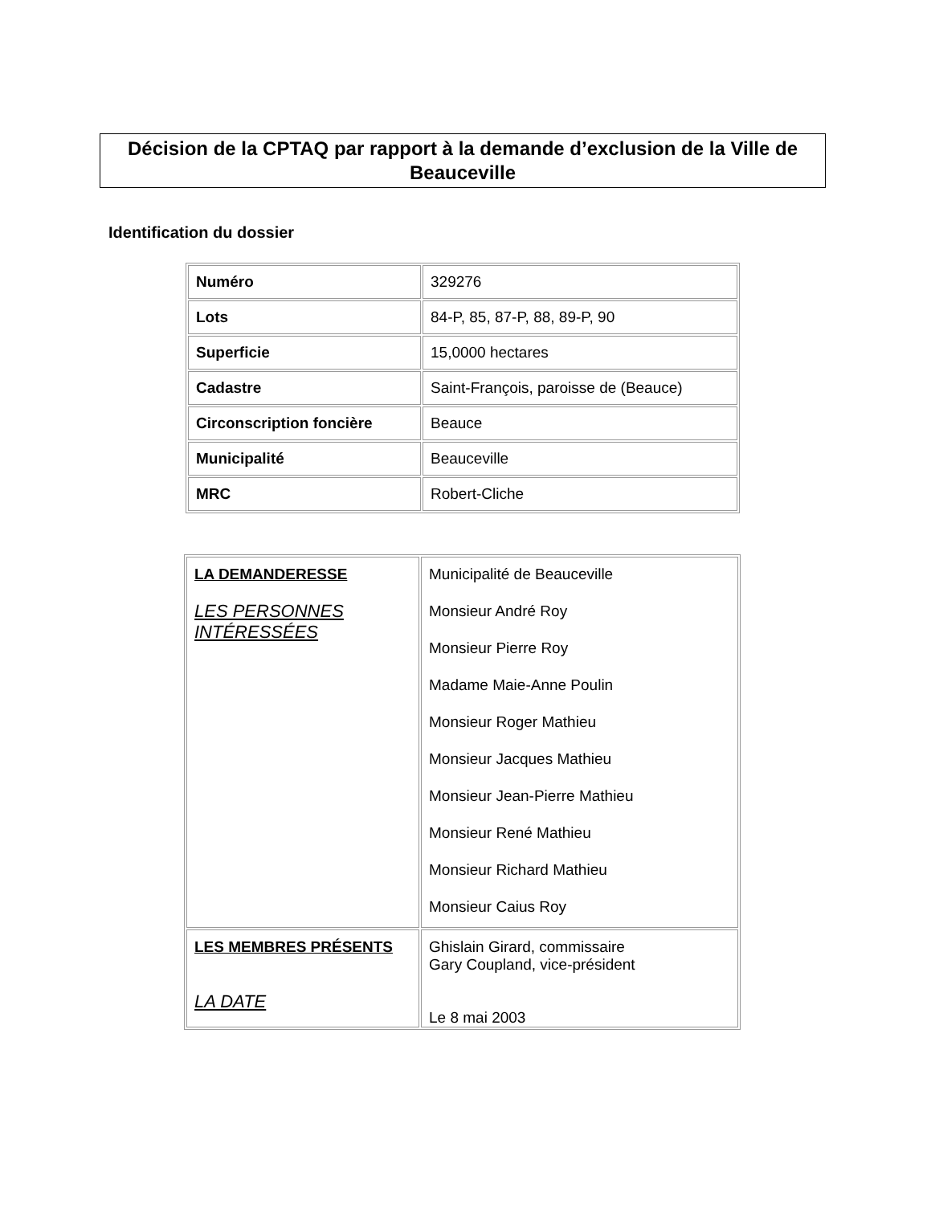Décision de la CPTAQ par rapport à la demande d’exclusion de la Ville de Beauceville
Identification du dossier
| Numéro | 329276 |
| Lots | 84-P, 85, 87-P, 88, 89-P, 90 |
| Superficie | 15,0000 hectares |
| Cadastre | Saint-François, paroisse de (Beauce) |
| Circonscription foncière | Beauce |
| Municipalité | Beauceville |
| MRC | Robert-Cliche |
| LA DEMANDERESSE LES PERSONNES INTÉRESSÉES | Municipalité de Beauceville Monsieur André Roy Monsieur Pierre Roy Madame Maie-Anne Poulin Monsieur Roger Mathieu Monsieur Jacques Mathieu Monsieur Jean-Pierre Mathieu Monsieur René Mathieu Monsieur Richard Mathieu Monsieur Caius Roy |
| LES MEMBRES PRÉSENTS LA DATE | Ghislain Girard, commissaire Gary Coupland, vice-président Le 8 mai 2003 |